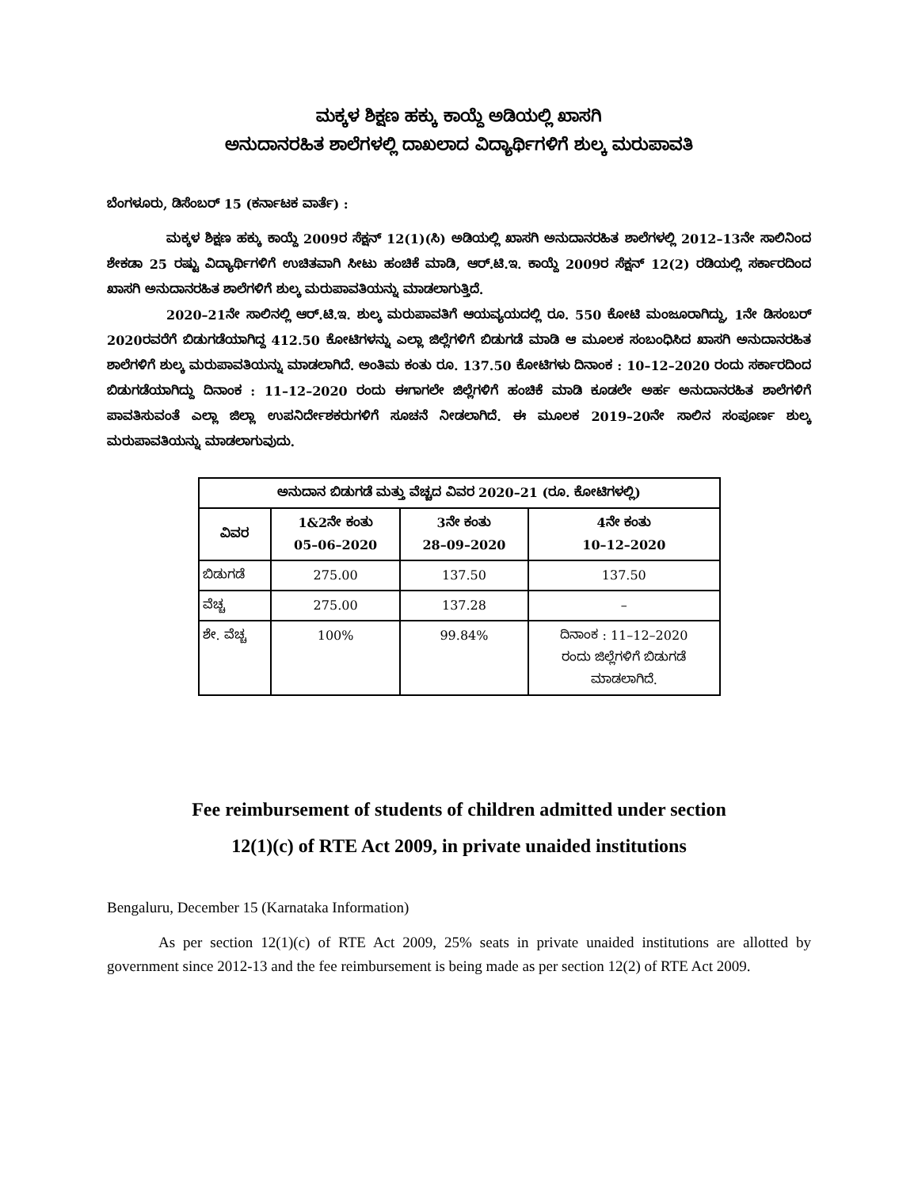ಮಕ್ಕಳ ಶಿಕ್ಷಣ ಹಕ್ಕು ಕಾಯ್ದೆ ಅಡಿಯಲ್ಲಿ ಖಾಸಗಿ
ಅನುದಾನರಹಿತ ಶಾಲೆಗಳಲ್ಲಿ ದಾಖಲಾದ ವಿದ್ಯಾರ್ಥಿಗಳಿಗೆ ಶುಲ್ಕ ಮರುಪಾವತಿ
ಬೆಂಗಳೂರು, ಡಿಸೆಂಬರ್ 15 (ಕರ್ನಾಟಕ ವಾರ್ತೆ) :
ಮಕ್ಕಳ ಶಿಕ್ಷಣ ಹಕ್ಕು ಕಾಯ್ದೆ 2009ರ ಸೆಕ್ಷನ್ 12(1)(ಸಿ) ಅಡಿಯಲ್ಲಿ ಖಾಸಗಿ ಅನುದಾನರಹಿತ ಶಾಲೆಗಳಲ್ಲಿ 2012–13ನೇ ಸಾಲಿನಿಂದ ಶೇಕಡಾ 25 ರಷ್ಟು ವಿದ್ಯಾರ್ಥಿಗಳಿಗೆ ಉಚಿತವಾಗಿ ಸೀಟು ಹಂಚಿಕೆ ಮಾಡಿ, ಆರ್.ಟಿ.ಇ. ಕಾಯ್ದೆ 2009ರ ಸೆಕ್ಷನ್ 12(2) ರಡಿಯಲ್ಲಿ ಸರ್ಕಾರದಿಂದ ಖಾಸಗಿ ಅನುದಾನರಹಿತ ಶಾಲೆಗಳಿಗೆ ಶುಲ್ಕ ಮರುಪಾವತಿಯನ್ನು ಮಾಡಲಾಗುತ್ತಿದೆ.
2020–21ನೇ ಸಾಲಿನಲ್ಲಿ ಆರ್.ಟಿ.ಇ. ಶುಲ್ಕ ಮರುಪಾವತಿಗೆ ಆಯವ್ಯಯದಲ್ಲಿ ರೂ. 550 ಕೋಟಿ ಮಂಜೂರಾಗಿದ್ದು, 1ನೇ ಡಿಸಂಬರ್ 2020ರವರೆಗೆ ಬಿಡುಗಡೆಯಾಗಿದ್ದ 412.50 ಕೋಟಿಗಳನ್ನು ಎಲ್ಲಾ ಜಿಲ್ಲೆಗಳಿಗೆ ಬಿಡುಗಡೆ ಮಾಡಿ ಆ ಮೂಲಕ ಸಂಬಂಧಿಸಿದ ಖಾಸಗಿ ಅನುದಾನರಹಿತ ಶಾಲೆಗಳಿಗೆ ಶುಲ್ಕ ಮರುಪಾವತಿಯನ್ನು ಮಾಡಲಾಗಿದೆ. ಅಂತಿಮ ಕಂತು ರೂ. 137.50 ಕೋಟಿಗಳು ದಿನಾಂಕ : 10–12–2020 ರಂದು ಸರ್ಕಾರದಿಂದ ಬಿಡುಗಡೆಯಾಗಿದ್ದು ದಿನಾಂಕ : 11–12–2020 ರಂದು ಈಗಾಗಲೇ ಜಿಲ್ಲೆಗಳಿಗೆ ಹಂಚಿಕೆ ಮಾಡಿ ಕೂಡಲೇ ಅರ್ಹ ಅನುದಾನರಹಿತ ಶಾಲೆಗಳಿಗೆ ಪಾವತಿಸುವಂತೆ ಎಲ್ಲಾ ಜಿಲ್ಲಾ ಉಪನಿರ್ದೇಶಕರುಗಳಿಗೆ ಸೂಚನೆ ನೀಡಲಾಗಿದೆ. ಈ ಮೂಲಕ 2019–20ನೇ ಸಾಲಿನ ಸಂಪೂರ್ಣ ಶುಲ್ಕ ಮರುಪಾವತಿಯನ್ನು ಮಾಡಲಾಗುವುದು.
| ಅನುದಾನ ಬಿಡುಗಡೆ ಮತ್ತು ವೆಚ್ಚದ ವಿವರ 2020–21 (ರೂ. ಕೋಟಿಗಳಲ್ಲಿ) | | | |
| --- | --- | --- | --- |
| ವಿವರ | 1&2ನೇ ಕಂತು 05–06–2020 | 3ನೇ ಕಂತು 28–09–2020 | 4ನೇ ಕಂತು 10–12–2020 |
| ಬಿಡುಗಡೆ | 275.00 | 137.50 | 137.50 |
| ವೆಚ್ಚ | 275.00 | 137.28 | – |
| ಶೇ. ವೆಚ್ಚ | 100% | 99.84% | ದಿನಾಂಕ : 11–12–2020 ರಂದು ಜಿಲ್ಲೆಗಳಿಗೆ ಬಿಡುಗಡೆ ಮಾಡಲಾಗಿದೆ. |
Fee reimbursement of students of children admitted under section
12(1)(c) of RTE Act 2009, in private unaided institutions
Bengaluru, December 15 (Karnataka Information)
As per section 12(1)(c) of RTE Act 2009, 25% seats in private unaided institutions are allotted by government since 2012-13 and the fee reimbursement is being made as per section 12(2) of RTE Act 2009.